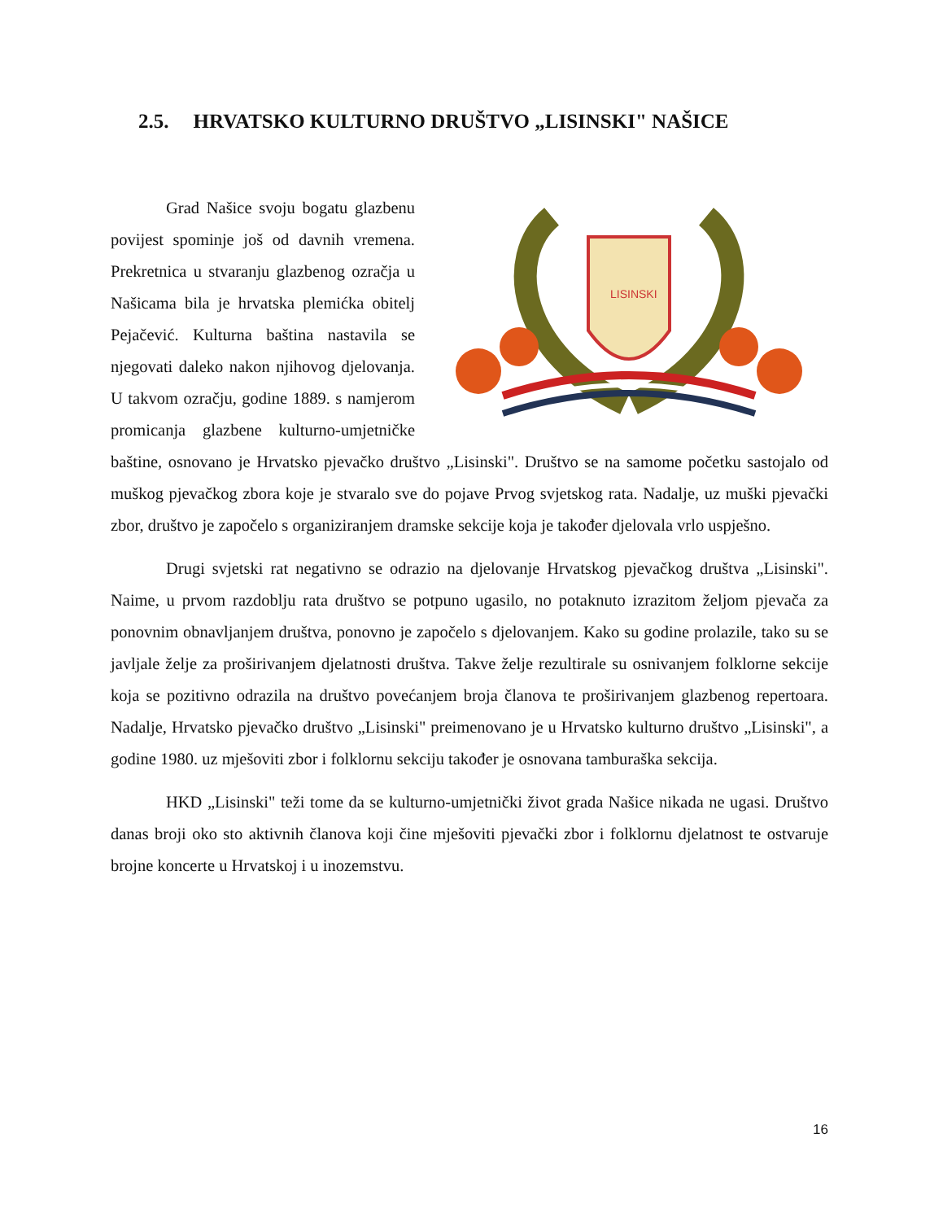2.5. HRVATSKO KULTURNO DRUŠTVO „LISINSKI" NAŠICE
LISINSKI
Grad Našice svoju bogatu glazbenu povijest spominje još od davnih vremena. Prekretnica u stvaranju glazbenog ozračja u Našicama bila je hrvatska plemićka obitelj Pejačević. Kulturna baština nastavila se njegovati daleko nakon njihovog djelovanja. U takvom ozračju, godine 1889. s namjerom promicanja glazbene kulturno-umjetničke baštine, osnovano je Hrvatsko pjevačko društvo „Lisinski". Društvo se na samome početku sastojalo od muškog pjevačkog zbora koje je stvaralo sve do pojave Prvog svjetskog rata. Nadalje, uz muški pjevački zbor, društvo je započelo s organiziranjem dramske sekcije koja je također djelovala vrlo uspješno.
Drugi svjetski rat negativno se odrazio na djelovanje Hrvatskog pjevačkog društva „Lisinski". Naime, u prvom razdoblju rata društvo se potpuno ugasilo, no potaknuto izrazitom željom pjevača za ponovnim obnavljanjem društva, ponovno je započelo s djelovanjem. Kako su godine prolazile, tako su se javljale želje za proširivanjem djelatnosti društva. Takve želje rezultirale su osnivanjem folklorne sekcije koja se pozitivno odrazila na društvo povećanjem broja članova te proširivanjem glazbenog repertoara. Nadalje, Hrvatsko pjevačko društvo „Lisinski" preimenovano je u Hrvatsko kulturno društvo „Lisinski", a godine 1980. uz mješoviti zbor i folklornu sekciju također je osnovana tamburaška sekcija.
HKD „Lisinski" teži tome da se kulturno-umjetnički život grada Našice nikada ne ugasi. Društvo danas broji oko sto aktivnih članova koji čine mješoviti pjevački zbor i folklornu djelatnost te ostvaruje brojne koncerte u Hrvatskoj i u inozemstvu.
16